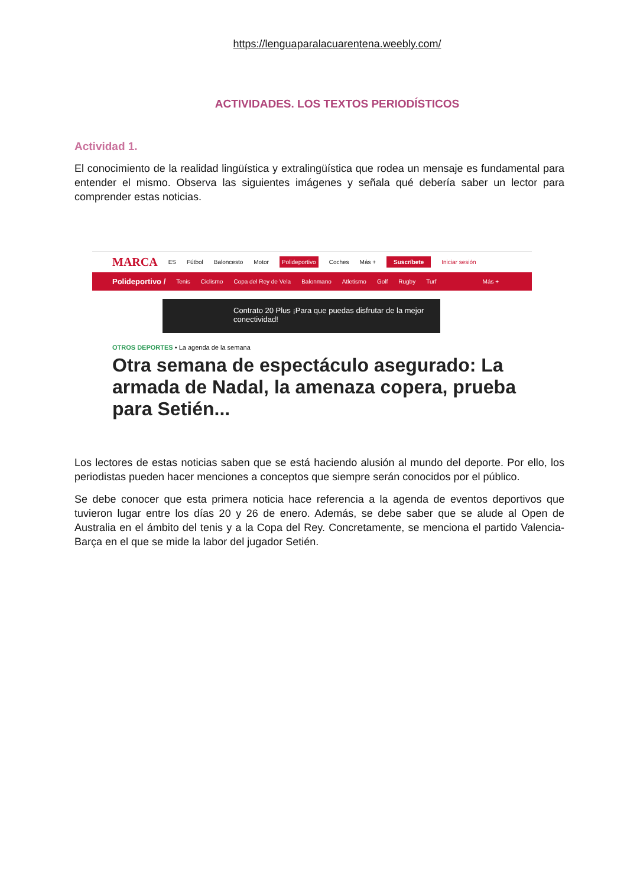https://lenguaparalacuarentena.weebly.com/
ACTIVIDADES. LOS TEXTOS PERIODÍSTICOS
Actividad 1.
El conocimiento de la realidad lingüística y extralingüística que rodea un mensaje es fundamental para entender el mismo. Observa las siguientes imágenes y señala qué debería saber un lector para comprender estas noticias.
MARCA ES Fútbol Baloncesto Motor Polideportivo Coches Más + Suscríbete Iniciar sesión
Polideportivo / Tenis Ciclismo Copa del Rey de Vela Balonmano Atletismo Golf Rugby Turf Más +
Contrato 20 Plus ¡Para que puedas disfrutar de la mejor conectividad!
OTROS DEPORTES • La agenda de la semana
Otra semana de espectáculo asegurado: La armada de Nadal, la amenaza copera, prueba para Setién...
Los lectores de estas noticias saben que se está haciendo alusión al mundo del deporte. Por ello, los periodistas pueden hacer menciones a conceptos que siempre serán conocidos por el público.
Se debe conocer que esta primera noticia hace referencia a la agenda de eventos deportivos que tuvieron lugar entre los días 20 y 26 de enero. Además, se debe saber que se alude al Open de Australia en el ámbito del tenis y a la Copa del Rey. Concretamente, se menciona el partido Valencia- Barça en el que se mide la labor del jugador Setién.